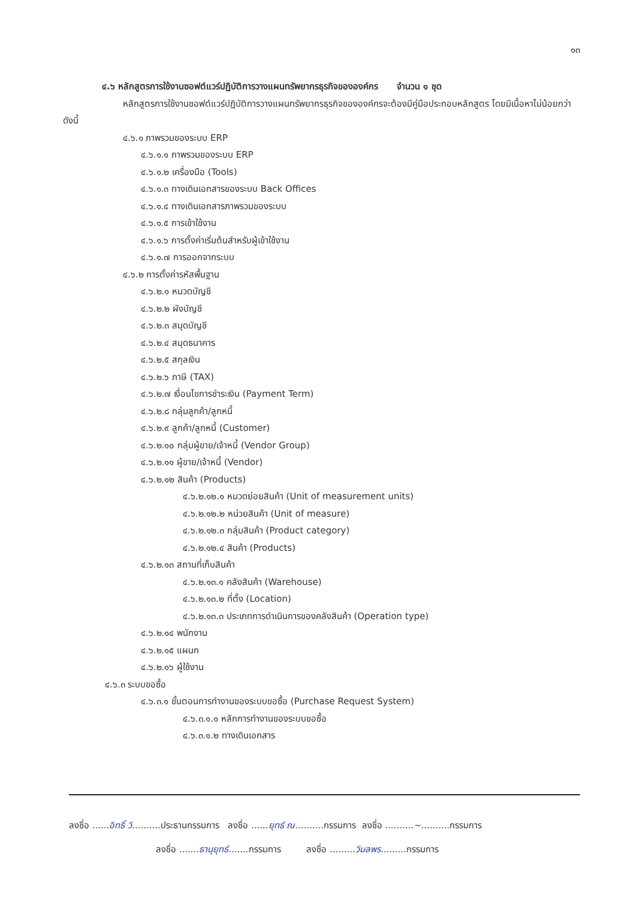๑๓
๔.๖ หลักสูตรการใช้งานซอฟต์แวร์ปฏิบัติการวางแผนทรัพยากรธุรกิจขององค์กร จำนวน ๑ ชุด
หลักสูตรการใช้งานซอฟต์แวร์ปฏิบัติการวางแผนทรัพยากรธุรกิจขององค์กรจะต้องมีคู่มือประกอบหลักสูตร โดยมีเนื้อหาไม่น้อยกว่าดังนี้
๔.๖.๑ ภาพรวมของระบบ ERP
๔.๖.๑.๑ ภาพรวมของระบบ ERP
๔.๖.๑.๒ เครื่องมือ (Tools)
๔.๖.๑.๓ ทางเดินเอกสารของระบบ Back Offices
๔.๖.๑.๔ ทางเดินเอกสารภาพรวมของระบบ
๔.๖.๑.๕ การเข้าใช้งาน
๔.๖.๑.๖ การตั้งค่าเริ่มต้นสำหรับผู้เข้าใช้งาน
๔.๖.๑.๗ การออกจากระบบ
๔.๖.๒ การตั้งค่ารหัสพื้นฐาน
๔.๖.๒.๑ หมวดบัญชี
๔.๖.๒.๒ ผังบัญชี
๔.๖.๒.๓ สมุดบัญชี
๔.๖.๒.๔ สมุดธนาคาร
๔.๖.๒.๕ สกุลเงิน
๔.๖.๒.๖ ภาษี (TAX)
๔.๖.๒.๗ เงื่อนไขการชำระเงิน (Payment Term)
๔.๖.๒.๘ กลุ่มลูกค้า/ลูกหนี้
๔.๖.๒.๙ ลูกค้า/ลูกหนี้ (Customer)
๔.๖.๒.๑๐ กลุ่มผู้ขาย/เจ้าหนี้ (Vendor Group)
๔.๖.๒.๑๑ ผู้ขาย/เจ้าหนี้ (Vendor)
๔.๖.๒.๑๒ สินค้า (Products)
๔.๖.๒.๑๒.๑ หมวดย่อยสินค้า (Unit of measurement units)
๔.๖.๒.๑๒.๒ หน่วยสินค้า (Unit of measure)
๔.๖.๒.๑๒.๓ กลุ่มสินค้า (Product category)
๔.๖.๒.๑๒.๔ สินค้า (Products)
๔.๖.๒.๑๓ สถานที่เก็บสินค้า
๔.๖.๒.๑๓.๑ คลังสินค้า (Warehouse)
๔.๖.๒.๑๓.๒ ที่ตั้ง (Location)
๔.๖.๒.๑๓.๓ ประเภทการดำเนินการของคลังสินค้า (Operation type)
๔.๖.๒.๑๔ พนักงาน
๔.๖.๒.๑๕ แผนก
๔.๖.๒.๑๖ ผู้ใช้งาน
๔.๖.๓ ระบบขอซื้อ
๔.๖.๓.๑ ขั้นตอนการทำงานของระบบขอซื้อ (Purchase Request System)
๔.๖.๓.๑.๑ หลักการทำงานของระบบขอซื้อ
๔.๖.๓.๑.๒ ทางเดินเอกสาร
ลงชื่อ ......อิทธิ์ วิ..........ประธานกรรมการ ลงชื่อ ......ยุทธ์ ณ..........กรรมการ ลงชื่อ ..........~..........กรรมการ
ลงชื่อ .......ธานุยุทธ์.......กรรมการ ลงชื่อ .........วิมลพร.........กรรมการ